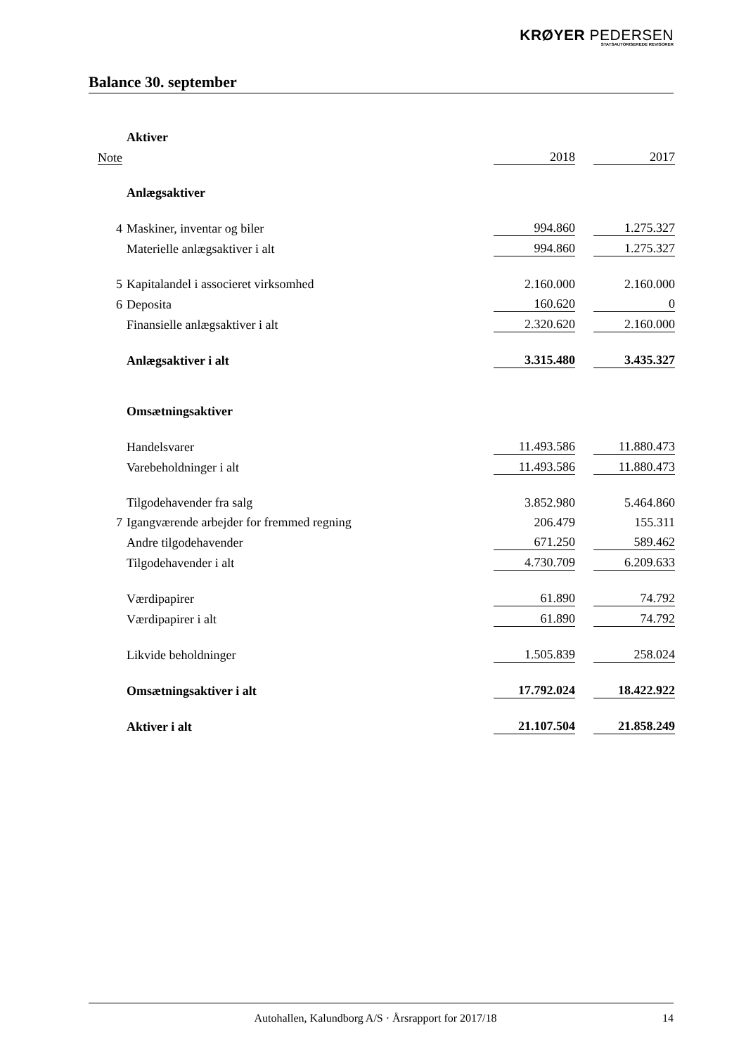KRØYER PEDERSEN
STATSAUTORISEREDE REVISORER
Balance 30. september
| | Aktiver | | | |
| Note | | 2018 | | 2017 |
| | Anlægsaktiver | | | |
| 4 | Maskiner, inventar og biler | 994.860 | | 1.275.327 |
| | Materielle anlægsaktiver i alt | 994.860 | | 1.275.327 |
| 5 | Kapitalandel i associeret virksomhed | 2.160.000 | | 2.160.000 |
| 6 | Deposita | 160.620 | | 0 |
| | Finansielle anlægsaktiver i alt | 2.320.620 | | 2.160.000 |
| | Anlægsaktiver i alt | 3.315.480 | | 3.435.327 |
| | Omsætningsaktiver | | | |
| | Handelsvarer | 11.493.586 | | 11.880.473 |
| | Varebeholdninger i alt | 11.493.586 | | 11.880.473 |
| | Tilgodehavender fra salg | 3.852.980 | | 5.464.860 |
| 7 | Igangværende arbejder for fremmed regning | 206.479 | | 155.311 |
| | Andre tilgodehavender | 671.250 | | 589.462 |
| | Tilgodehavender i alt | 4.730.709 | | 6.209.633 |
| | Værdipapirer | 61.890 | | 74.792 |
| | Værdipapirer i alt | 61.890 | | 74.792 |
| | Likvide beholdninger | 1.505.839 | | 258.024 |
| | Omsætningsaktiver i alt | 17.792.024 | | 18.422.922 |
| | Aktiver i alt | 21.107.504 | | 21.858.249 |
Autohallen, Kalundborg A/S · Årsrapport for 2017/18 14